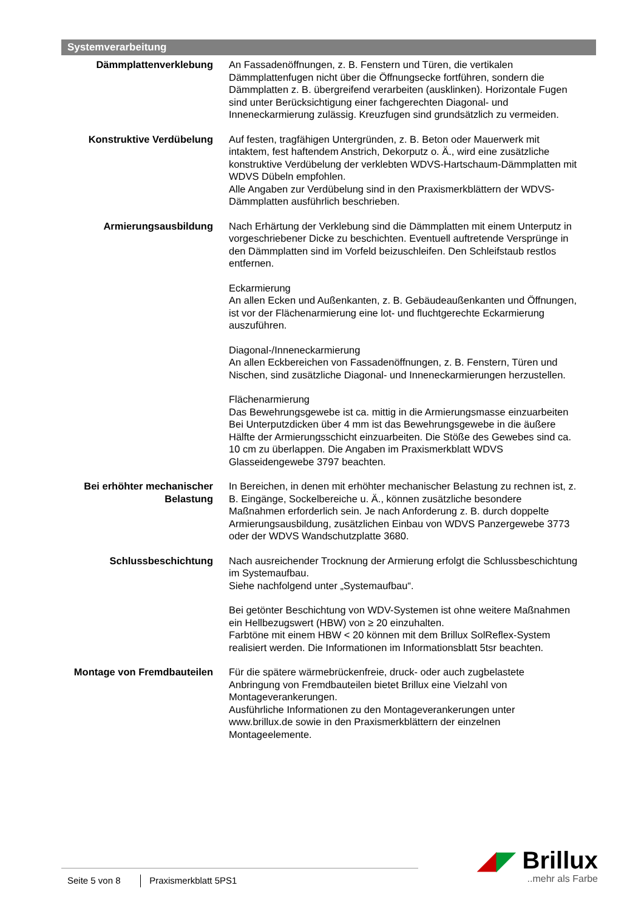Systemverarbeitung
Dämmplattenverklebung An Fassadenöffnungen, z. B. Fenstern und Türen, die vertikalen Dämmplattenfugen nicht über die Öffnungsecke fortführen, sondern die Dämmplatten z. B. übergreifend verarbeiten (ausklinken). Horizontale Fugen sind unter Berücksichtigung einer fachgerechten Diagonal- und Inneneckarmierung zulässig. Kreuzfugen sind grundsätzlich zu vermeiden.
Konstruktive Verdübelung Auf festen, tragfähigen Untergründen, z. B. Beton oder Mauerwerk mit intaktem, fest haftendem Anstrich, Dekorputz o. Ä., wird eine zusätzliche konstruktive Verdübelung der verklebten WDVS-Hartschaum-Dämmplatten mit WDVS Dübeln empfohlen.
Alle Angaben zur Verdübelung sind in den Praxismerkblättern der WDVS-Dämmplatten ausführlich beschrieben.
Armierungsausbildung Nach Erhärtung der Verklebung sind die Dämmplatten mit einem Unterputz in vorgeschriebener Dicke zu beschichten. Eventuell auftretende Versprünge in den Dämmplatten sind im Vorfeld beizuschleifen. Den Schleifstaub restlos entfernen.
Eckarmierung
An allen Ecken und Außenkanten, z. B. Gebäudeaußenkanten und Öffnungen, ist vor der Flächenarmierung eine lot- und fluchtgerechte Eckarmierung auszuführen.
Diagonal-/Inneneckarmierung
An allen Eckbereichen von Fassadenöffnungen, z. B. Fenstern, Türen und Nischen, sind zusätzliche Diagonal- und Inneneckarmierungen herzustellen.
Flächenarmierung
Das Bewehrungsgewebe ist ca. mittig in die Armierungsmasse einzuarbeiten Bei Unterputzdicken über 4 mm ist das Bewehrungsgewebe in die äußere Hälfte der Armierungsschicht einzuarbeiten. Die Stöße des Gewebes sind ca. 10 cm zu überlappen. Die Angaben im Praxismerkblatt WDVS Glasseidengewebe 3797 beachten.
Bei erhöhter mechanischer Belastung
In Bereichen, in denen mit erhöhter mechanischer Belastung zu rechnen ist, z. B. Eingänge, Sockelbereiche u. Ä., können zusätzliche besondere Maßnahmen erforderlich sein. Je nach Anforderung z. B. durch doppelte Armierungsausbildung, zusätzlichen Einbau von WDVS Panzergewebe 3773 oder der WDVS Wandschutzplatte 3680.
Schlussbeschichtung Nach ausreichender Trocknung der Armierung erfolgt die Schlussbeschichtung im Systemaufbau.
Siehe nachfolgend unter „Systemaufbau“.
Bei getönter Beschichtung von WDV-Systemen ist ohne weitere Maßnahmen ein Hellbezugswert (HBW) von ≥ 20 einzuhalten.
Farbtöne mit einem HBW < 20 können mit dem Brillux SolReflex-System realisiert werden. Die Informationen im Informationsblatt 5tsr beachten.
Montage von Fremdbauteilen Für die spätere wärmebrückenfreie, druck- oder auch zugbelastete Anbringung von Fremdbauteilen bietet Brillux eine Vielzahl von Montageverankerungen.
Ausführliche Informationen zu den Montageverankerungen unter www.brillux.de sowie in den Praxismerkblättern der einzelnen Montageelemente.
Seite 5 von 8 Praxismerkblatt 5PS1
◢◤ Brillux
..mehr als Farbe